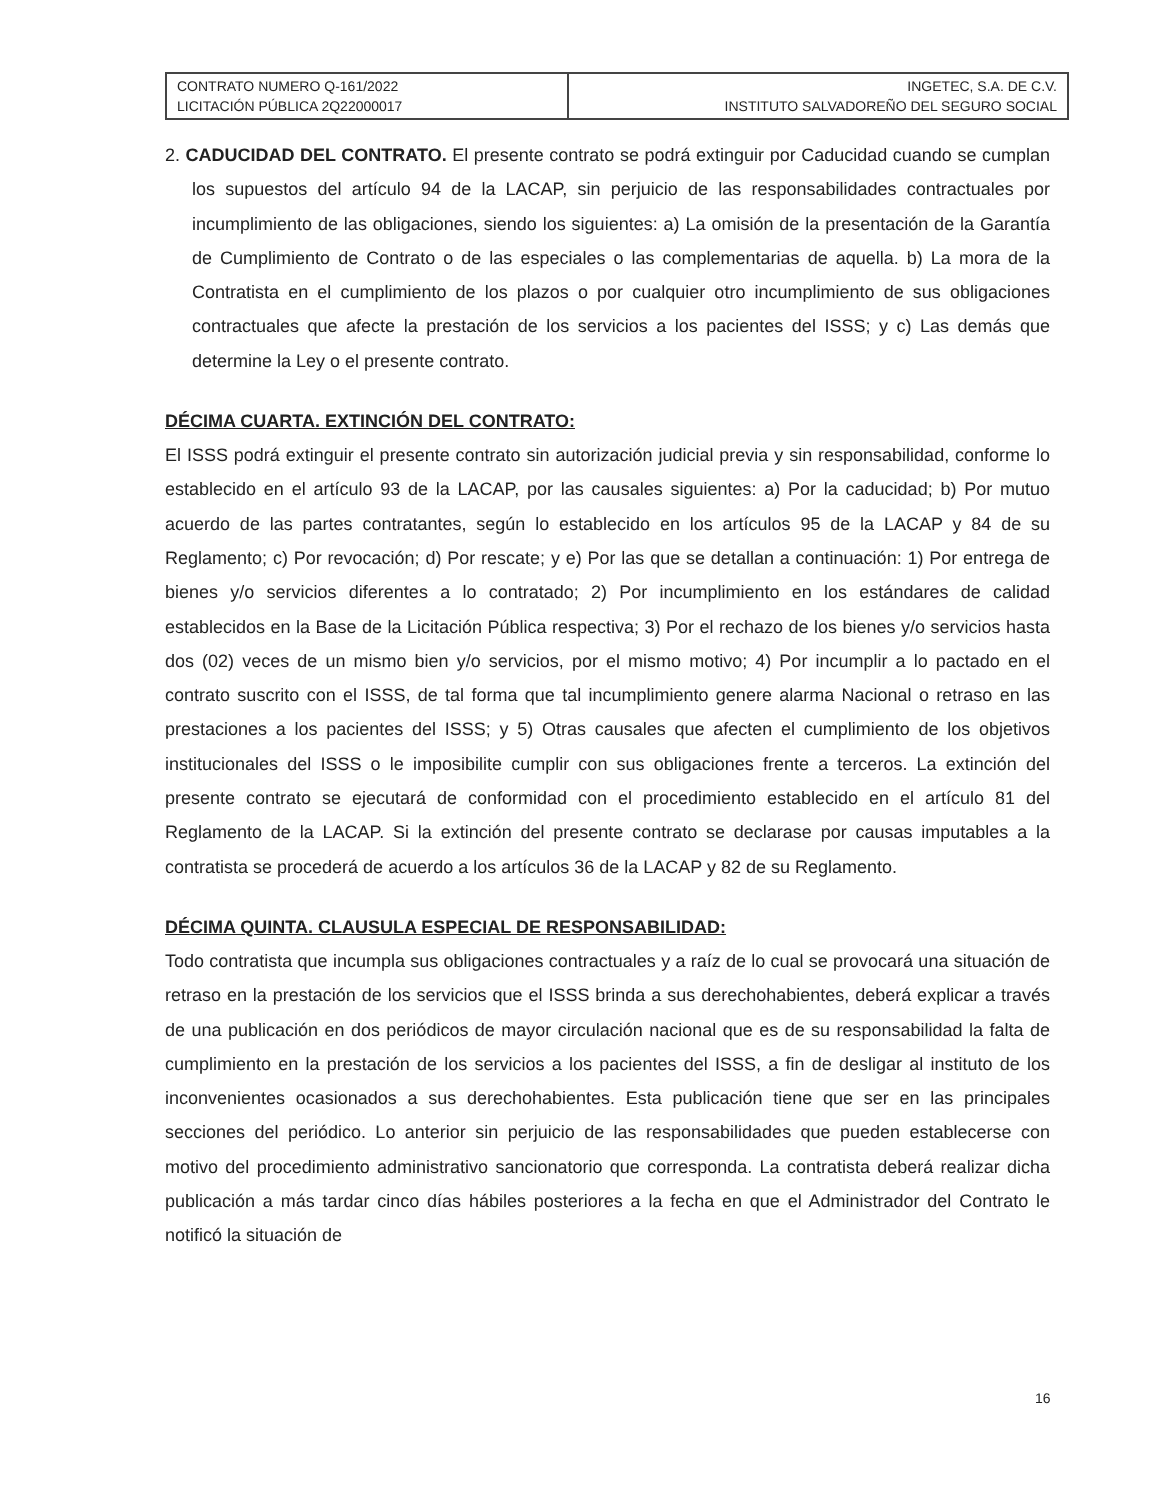| CONTRATO NUMERO Q-161/2022 LICITACIÓN PÚBLICA 2Q22000017 | INGETEC, S.A. DE C.V. INSTITUTO SALVADOREÑO DEL SEGURO SOCIAL |
2. CADUCIDAD DEL CONTRATO. El presente contrato se podrá extinguir por Caducidad cuando se cumplan los supuestos del artículo 94 de la LACAP, sin perjuicio de las responsabilidades contractuales por incumplimiento de las obligaciones, siendo los siguientes: a) La omisión de la presentación de la Garantía de Cumplimiento de Contrato o de las especiales o las complementarias de aquella. b) La mora de la Contratista en el cumplimiento de los plazos o por cualquier otro incumplimiento de sus obligaciones contractuales que afecte la prestación de los servicios a los pacientes del ISSS; y c) Las demás que determine la Ley o el presente contrato.
DÉCIMA CUARTA. EXTINCIÓN DEL CONTRATO:
El ISSS podrá extinguir el presente contrato sin autorización judicial previa y sin responsabilidad, conforme lo establecido en el artículo 93 de la LACAP, por las causales siguientes: a) Por la caducidad; b) Por mutuo acuerdo de las partes contratantes, según lo establecido en los artículos 95 de la LACAP y 84 de su Reglamento; c) Por revocación; d) Por rescate; y e) Por las que se detallan a continuación: 1) Por entrega de bienes y/o servicios diferentes a lo contratado; 2) Por incumplimiento en los estándares de calidad establecidos en la Base de la Licitación Pública respectiva; 3) Por el rechazo de los bienes y/o servicios hasta dos (02) veces de un mismo bien y/o servicios, por el mismo motivo; 4) Por incumplir a lo pactado en el contrato suscrito con el ISSS, de tal forma que tal incumplimiento genere alarma Nacional o retraso en las prestaciones a los pacientes del ISSS; y 5) Otras causales que afecten el cumplimiento de los objetivos institucionales del ISSS o le imposibilite cumplir con sus obligaciones frente a terceros. La extinción del presente contrato se ejecutará de conformidad con el procedimiento establecido en el artículo 81 del Reglamento de la LACAP. Si la extinción del presente contrato se declarase por causas imputables a la contratista se procederá de acuerdo a los artículos 36 de la LACAP y 82 de su Reglamento.
DÉCIMA QUINTA. CLAUSULA ESPECIAL DE RESPONSABILIDAD:
Todo contratista que incumpla sus obligaciones contractuales y a raíz de lo cual se provocará una situación de retraso en la prestación de los servicios que el ISSS brinda a sus derechohabientes, deberá explicar a través de una publicación en dos periódicos de mayor circulación nacional que es de su responsabilidad la falta de cumplimiento en la prestación de los servicios a los pacientes del ISSS, a fin de desligar al instituto de los inconvenientes ocasionados a sus derechohabientes. Esta publicación tiene que ser en las principales secciones del periódico. Lo anterior sin perjuicio de las responsabilidades que pueden establecerse con motivo del procedimiento administrativo sancionatorio que corresponda. La contratista deberá realizar dicha publicación a más tardar cinco días hábiles posteriores a la fecha en que el Administrador del Contrato le notificó la situación de
16